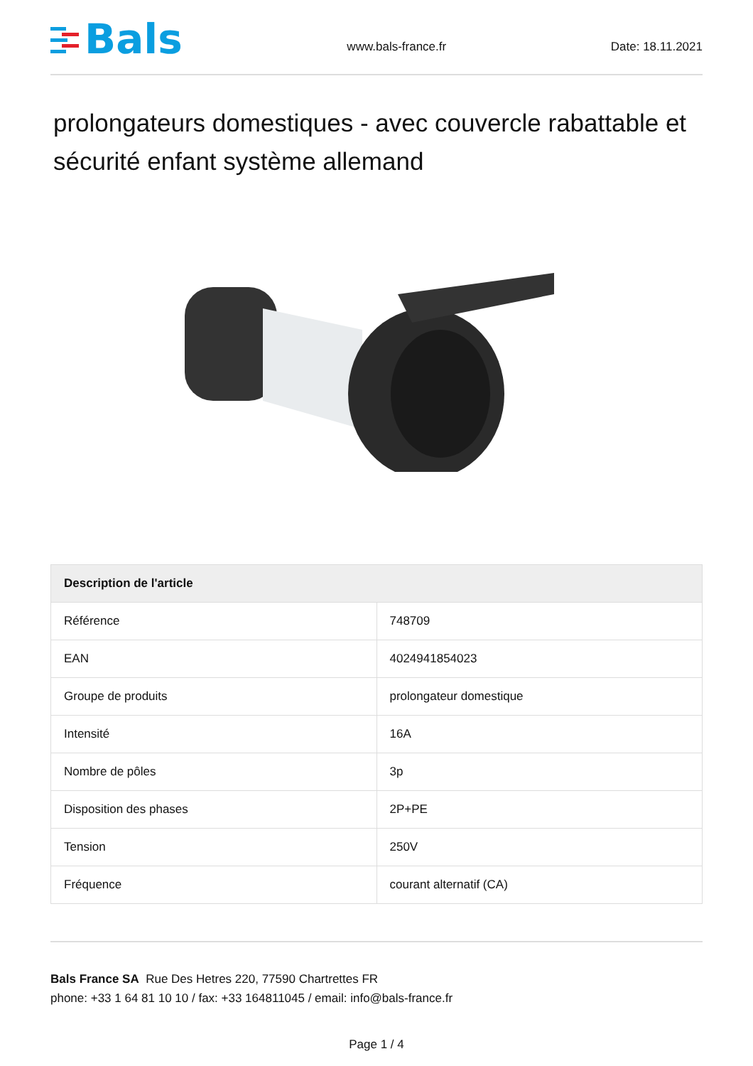Bals
www.bals-france.fr
Date: 18.11.2021
prolongateurs domestiques - avec couvercle rabattable et sécurité enfant système allemand
| Description de l'article | |
| --- | --- |
| Référence | 748709 |
| EAN | 4024941854023 |
| Groupe de produits | prolongateur domestique |
| Intensité | 16A |
| Nombre de pôles | 3p |
| Disposition des phases | 2P+PE |
| Tension | 250V |
| Fréquence | courant alternatif (CA) |
Bals France SA Rue Des Hetres 220, 77590 Chartrettes FR
phone: +33 1 64 81 10 10 / fax: +33 164811045 / email: info@bals-france.fr
Page 1 / 4